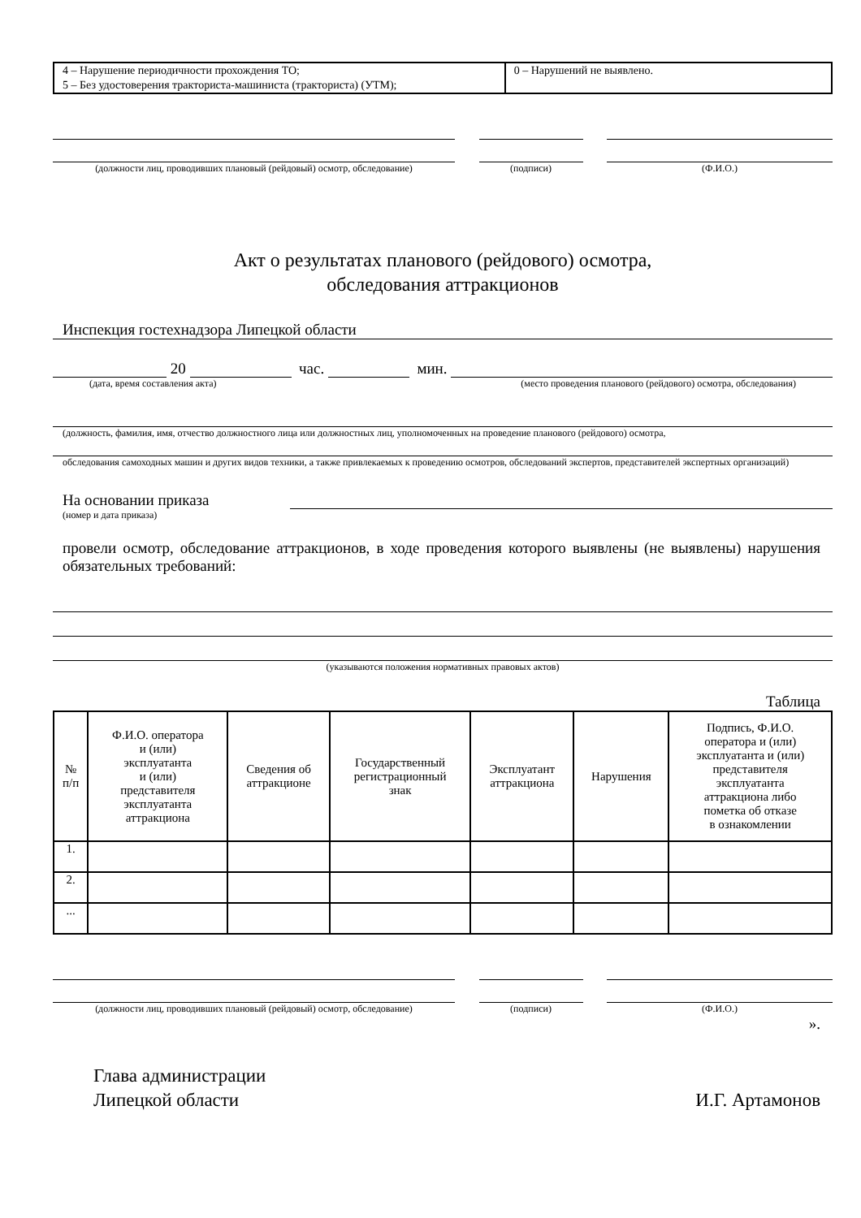| 4 – Нарушение периодичности прохождения ТО; 5 – Без удостоверения тракториста-машиниста (тракториста) (УТМ); | 0 – Нарушений не выявлено. |
(должности лиц, проводивших плановый (рейдовый) осмотр, обследование)
(подписи) (Ф.И.О.)
Акт о результатах планового (рейдового) осмотра,
обследования аттракционов
Инспекция гостехнадзора Липецкой области
20 час. мин.
(дата, время составления акта) (место проведения планового (рейдового) осмотра, обследования)
(должность, фамилия, имя, отчество должностного лица или должностных лиц, уполномоченных на проведение планового (рейдового) осмотра,
обследования самоходных машин и других видов техники, а также привлекаемых к проведению осмотров, обследований экспертов, представителей экспертных организаций)
На основании приказа
(номер и дата приказа)
провели осмотр, обследование аттракционов, в ходе проведения которого выявлены (не выявлены) нарушения обязательных требований:
(указываются положения нормативных правовых актов)
Таблица
| № п/п | Ф.И.О. оператора и (или) эксплуатанта и (или) представителя эксплуатанта аттракциона | Сведения об аттракционе | Государственный регистрационный знак | Эксплуатант аттракциона | Нарушения | Подпись, Ф.И.О. оператора и (или) эксплуатанта и (или) представителя эксплуатанта аттракциона либо пометка об отказе в ознакомлении |
| --- | --- | --- | --- | --- | --- | --- |
| 1. | | | | | | |
| 2. | | | | | | |
| ... | | | | | | |
(должности лиц, проводивших плановый (рейдовый) осмотр, обследование)
(подписи) (Ф.И.О.)
».
Глава администрации
Липецкой области И.Г. Артамонов